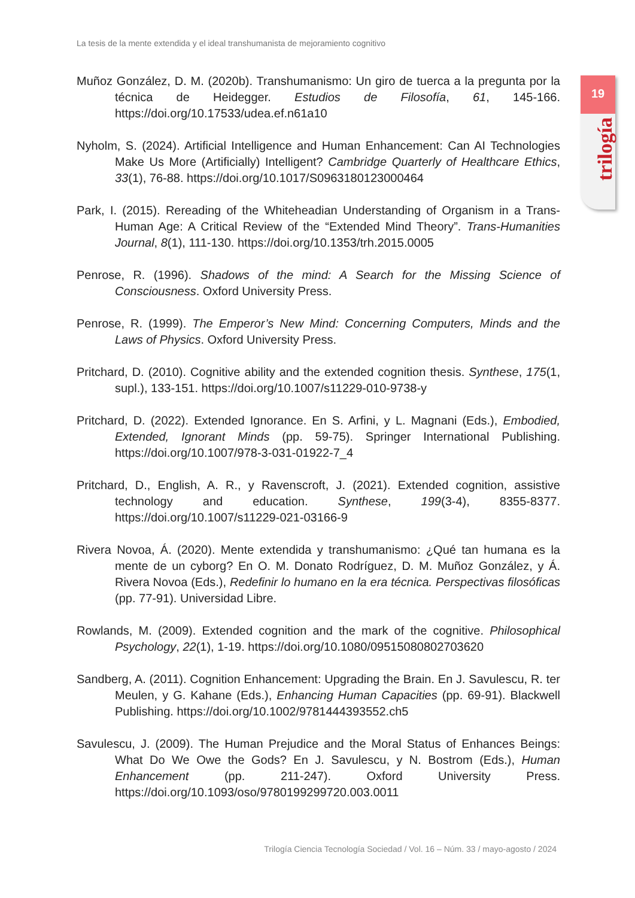La tesis de la mente extendida y el ideal transhumanista de mejoramiento cognitivo
19
trilogía
Muñoz González, D. M. (2020b). Transhumanismo: Un giro de tuerca a la pregunta por la técnica de Heidegger. Estudios de Filosofía, 61, 145-166. https://doi.org/10.17533/udea.ef.n61a10
Nyholm, S. (2024). Artificial Intelligence and Human Enhancement: Can AI Technologies Make Us More (Artificially) Intelligent? Cambridge Quarterly of Healthcare Ethics, 33(1), 76-88. https://doi.org/10.1017/S0963180123000464
Park, I. (2015). Rereading of the Whiteheadian Understanding of Organism in a Trans-Human Age: A Critical Review of the “Extended Mind Theory”. Trans-Humanities Journal, 8(1), 111-130. https://doi.org/10.1353/trh.2015.0005
Penrose, R. (1996). Shadows of the mind: A Search for the Missing Science of Consciousness. Oxford University Press.
Penrose, R. (1999). The Emperor’s New Mind: Concerning Computers, Minds and the Laws of Physics. Oxford University Press.
Pritchard, D. (2010). Cognitive ability and the extended cognition thesis. Synthese, 175(1, supl.), 133-151. https://doi.org/10.1007/s11229-010-9738-y
Pritchard, D. (2022). Extended Ignorance. En S. Arfini, y L. Magnani (Eds.), Embodied, Extended, Ignorant Minds (pp. 59-75). Springer International Publishing. https://doi.org/10.1007/978-3-031-01922-7_4
Pritchard, D., English, A. R., y Ravenscroft, J. (2021). Extended cognition, assistive technology and education. Synthese, 199(3-4), 8355-8377. https://doi.org/10.1007/s11229-021-03166-9
Rivera Novoa, Á. (2020). Mente extendida y transhumanismo: ¿Qué tan humana es la mente de un cyborg? En O. M. Donato Rodríguez, D. M. Muñoz González, y Á. Rivera Novoa (Eds.), Redefinir lo humano en la era técnica. Perspectivas filosóficas (pp. 77-91). Universidad Libre.
Rowlands, M. (2009). Extended cognition and the mark of the cognitive. Philosophical Psychology, 22(1), 1-19. https://doi.org/10.1080/09515080802703620
Sandberg, A. (2011). Cognition Enhancement: Upgrading the Brain. En J. Savulescu, R. ter Meulen, y G. Kahane (Eds.), Enhancing Human Capacities (pp. 69-91). Blackwell Publishing. https://doi.org/10.1002/9781444393552.ch5
Savulescu, J. (2009). The Human Prejudice and the Moral Status of Enhances Beings: What Do We Owe the Gods? En J. Savulescu, y N. Bostrom (Eds.), Human Enhancement (pp. 211-247). Oxford University Press. https://doi.org/10.1093/oso/9780199299720.003.0011
Trilogía Ciencia Tecnología Sociedad / Vol. 16 – Núm. 33 / mayo-agosto / 2024